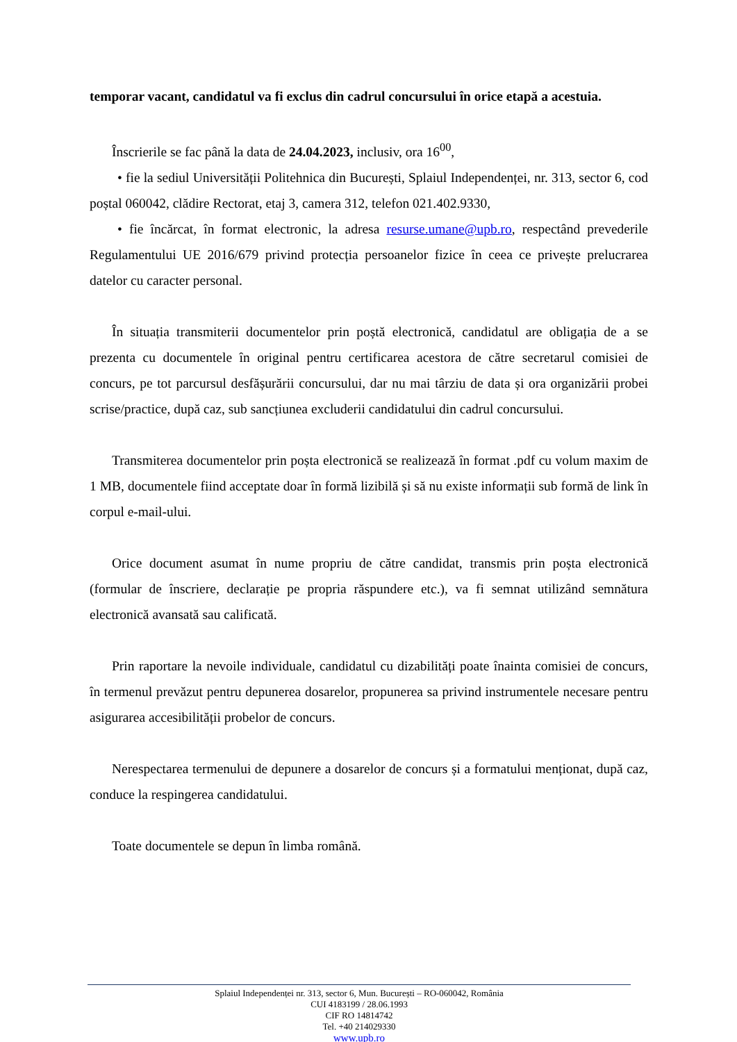temporar vacant, candidatul va fi exclus din cadrul concursului în orice etapă a acestuia.
Înscrierile se fac până la data de 24.04.2023, inclusiv, ora 16<sup>00</sup>,
• fie la sediul Universității Politehnica din București, Splaiul Independenței, nr. 313, sector 6, cod poștal 060042, clădire Rectorat, etaj 3, camera 312, telefon 021.402.9330,
• fie încărcat, în format electronic, la adresa resurse.umane@upb.ro, respectând prevederile Regulamentului UE 2016/679 privind protecția persoanelor fizice în ceea ce privește prelucrarea datelor cu caracter personal.
În situația transmiterii documentelor prin poștă electronică, candidatul are obligația de a se prezenta cu documentele în original pentru certificarea acestora de către secretarul comisiei de concurs, pe tot parcursul desfășurării concursului, dar nu mai târziu de data și ora organizării probei scrise/practice, după caz, sub sancțiunea excluderii candidatului din cadrul concursului.
Transmiterea documentelor prin poșta electronică se realizează în format .pdf cu volum maxim de 1 MB, documentele fiind acceptate doar în formă lizibilă și să nu existe informații sub formă de link în corpul e-mail-ului.
Orice document asumat în nume propriu de către candidat, transmis prin poșta electronică (formular de înscriere, declarație pe propria răspundere etc.), va fi semnat utilizând semnătura electronică avansată sau calificată.
Prin raportare la nevoile individuale, candidatul cu dizabilități poate înainta comisiei de concurs, în termenul prevăzut pentru depunerea dosarelor, propunerea sa privind instrumentele necesare pentru asigurarea accesibilității probelor de concurs.
Nerespectarea termenului de depunere a dosarelor de concurs și a formatului menționat, după caz, conduce la respingerea candidatului.
Toate documentele se depun în limba română.
Splaiul Independenței nr. 313, sector 6, Mun. București – RO-060042, România
CUI 4183199 / 28.06.1993
CIF RO 14814742
Tel. +40 214029330
www.upb.ro